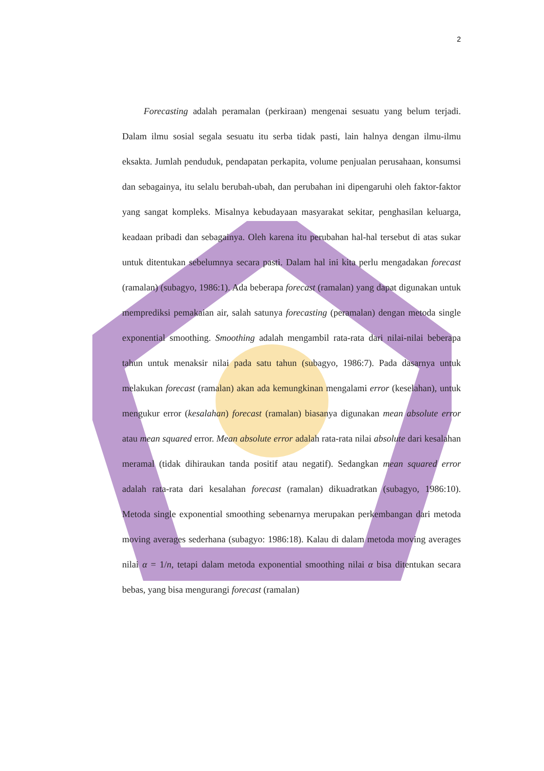2
Forecasting adalah peramalan (perkiraan) mengenai sesuatu yang belum terjadi. Dalam ilmu sosial segala sesuatu itu serba tidak pasti, lain halnya dengan ilmu-ilmu eksakta. Jumlah penduduk, pendapatan perkapita, volume penjualan perusahaan, konsumsi dan sebagainya, itu selalu berubah-ubah, dan perubahan ini dipengaruhi oleh faktor-faktor yang sangat kompleks. Misalnya kebudayaan masyarakat sekitar, penghasilan keluarga, keadaan pribadi dan sebagainya. Oleh karena itu perubahan hal-hal tersebut di atas sukar untuk ditentukan sebelumnya secara pasti. Dalam hal ini kita perlu mengadakan forecast (ramalan) (subagyo, 1986:1). Ada beberapa forecast (ramalan) yang dapat digunakan untuk memprediksi pemakaian air, salah satunya forecasting (peramalan) dengan metoda single exponential smoothing. Smoothing adalah mengambil rata-rata dari nilai-nilai beberapa tahun untuk menaksir nilai pada satu tahun (subagyo, 1986:7). Pada dasarnya untuk melakukan forecast (ramalan) akan ada kemungkinan mengalami error (keselahan), untuk mengukur error (kesalahan) forecast (ramalan) biasanya digunakan mean absolute error atau mean squared error. Mean absolute error adalah rata-rata nilai absolute dari kesalahan meramal (tidak dihiraukan tanda positif atau negatif). Sedangkan mean squared error adalah rata-rata dari kesalahan forecast (ramalan) dikuadratkan (subagyo, 1986:10). Metoda single exponential smoothing sebenarnya merupakan perkembangan dari metoda moving averages sederhana (subagyo: 1986:18). Kalau di dalam metoda moving averages nilai α = 1/n, tetapi dalam metoda exponential smoothing nilai α bisa ditentukan secara bebas, yang bisa mengurangi forecast (ramalan)